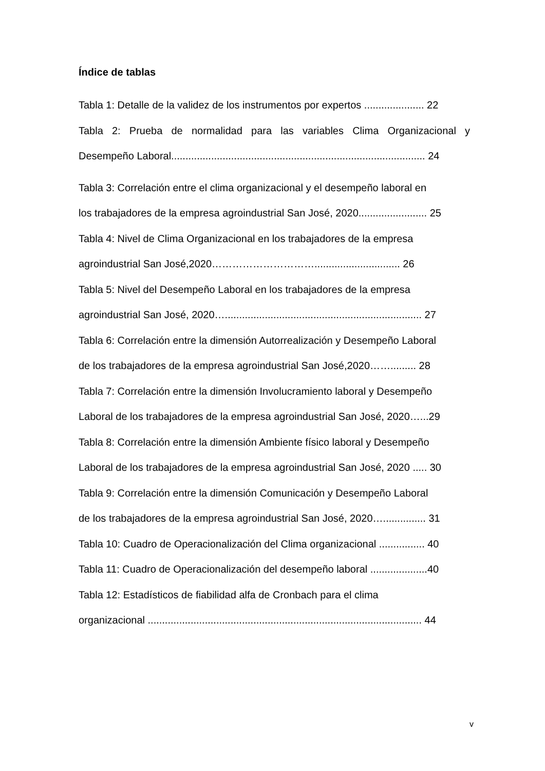Índice de tablas
Tabla 1: Detalle de la validez de los instrumentos por expertos ..................... 22
Tabla 2: Prueba de normalidad para las variables Clima Organizacional y
Desempeño Laboral......................................................................................... 24
Tabla 3: Correlación entre el clima organizacional y el desempeño laboral en
los trabajadores de la empresa agroindustrial San José, 2020........................ 25
Tabla 4: Nivel de Clima Organizacional en los trabajadores de la empresa
agroindustrial San José,2020………………………….............................. 26
Tabla 5: Nivel del Desempeño Laboral en los trabajadores de la empresa
agroindustrial San José, 2020…..................................................................... 27
Tabla 6: Correlación entre la dimensión Autorrealización y Desempeño Laboral
de los trabajadores de la empresa agroindustrial San José,2020……......... 28
Tabla 7: Correlación entre la dimensión Involucramiento laboral y Desempeño
Laboral de los trabajadores de la empresa agroindustrial San José, 2020…...29
Tabla 8: Correlación entre la dimensión Ambiente físico laboral y Desempeño
Laboral de los trabajadores de la empresa agroindustrial San José, 2020 ..... 30
Tabla 9: Correlación entre la dimensión Comunicación y Desempeño Laboral
de los trabajadores de la empresa agroindustrial San José, 2020…............... 31
Tabla 10: Cuadro de Operacionalización del Clima organizacional ................ 40
Tabla 11: Cuadro de Operacionalización del desempeño laboral ....................40
Tabla 12: Estadísticos de fiabilidad alfa de Cronbach para el clima
organizacional ................................................................................................ 44
v